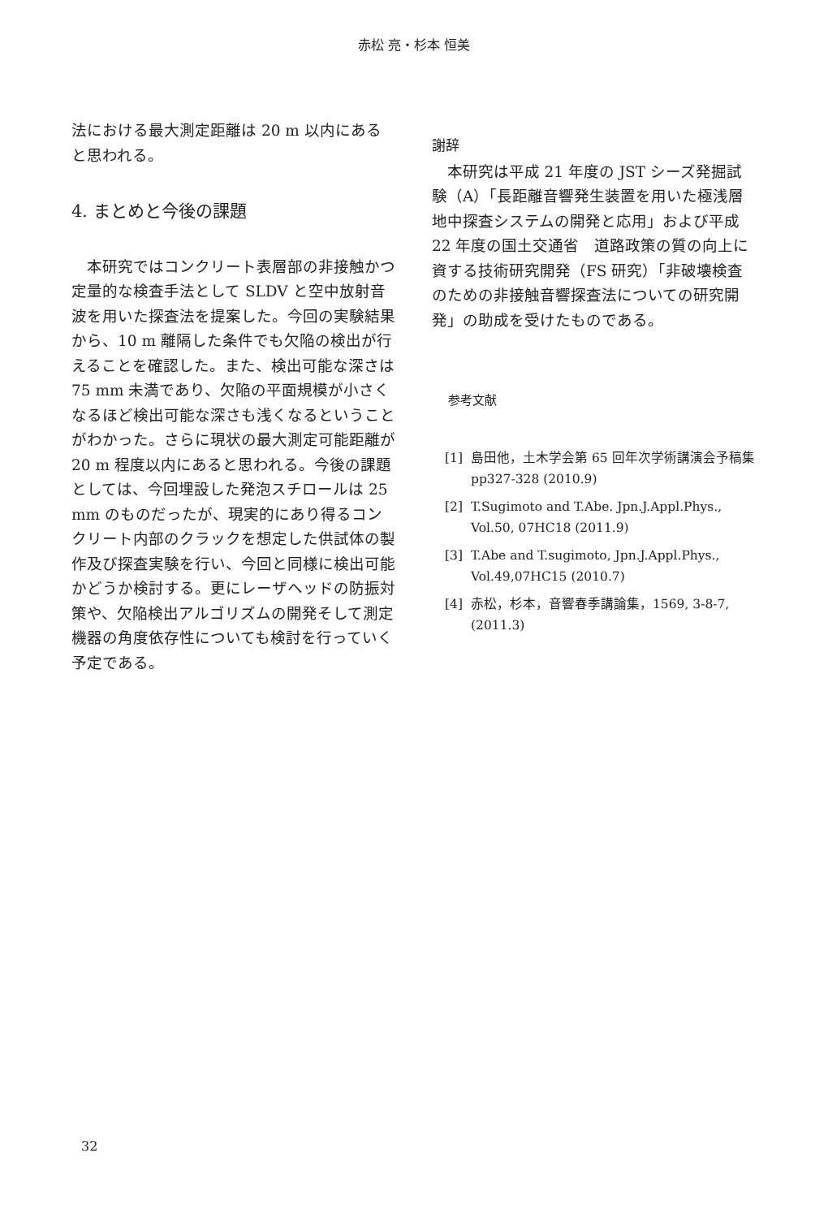赤松 亮・杉本 恒美
法における最大測定距離は 20 m 以内にあると思われる。
4. まとめと今後の課題
本研究ではコンクリート表層部の非接触かつ定量的な検査手法として SLDV と空中放射音波を用いた探査法を提案した。今回の実験結果から、10 m 離隔した条件でも欠陥の検出が行えることを確認した。また、検出可能な深さは 75 mm 未満であり、欠陥の平面規模が小さくなるほど検出可能な深さも浅くなるということがわかった。さらに現状の最大測定可能距離が 20 m 程度以内にあると思われる。今後の課題としては、今回埋設した発泡スチロールは 25 mm のものだったが、現実的にあり得るコンクリート内部のクラックを想定した供試体の製作及び探査実験を行い、今回と同様に検出可能かどうか検討する。更にレーザヘッドの防振対策や、欠陥検出アルゴリズムの開発そして測定機器の角度依存性についても検討を行っていく予定である。
謝辞
本研究は平成 21 年度の JST シーズ発掘試験（A）「長距離音響発生装置を用いた極浅層地中探査システムの開発と応用」および平成 22 年度の国土交通省　道路政策の質の向上に資する技術研究開発（FS 研究）「非破壊検査のための非接触音響探査法についての研究開発」の助成を受けたものである。
参考文献
[1] 島田他，土木学会第 65 回年次学術講演会予稿集 pp327-328 (2010.9)
[2] T.Sugimoto and T.Abe. Jpn.J.Appl.Phys., Vol.50, 07HC18 (2011.9)
[3] T.Abe and T.sugimoto, Jpn.J.Appl.Phys., Vol.49,07HC15 (2010.7)
[4] 赤松，杉本，音響春季講論集，1569, 3-8-7, (2011.3)
32